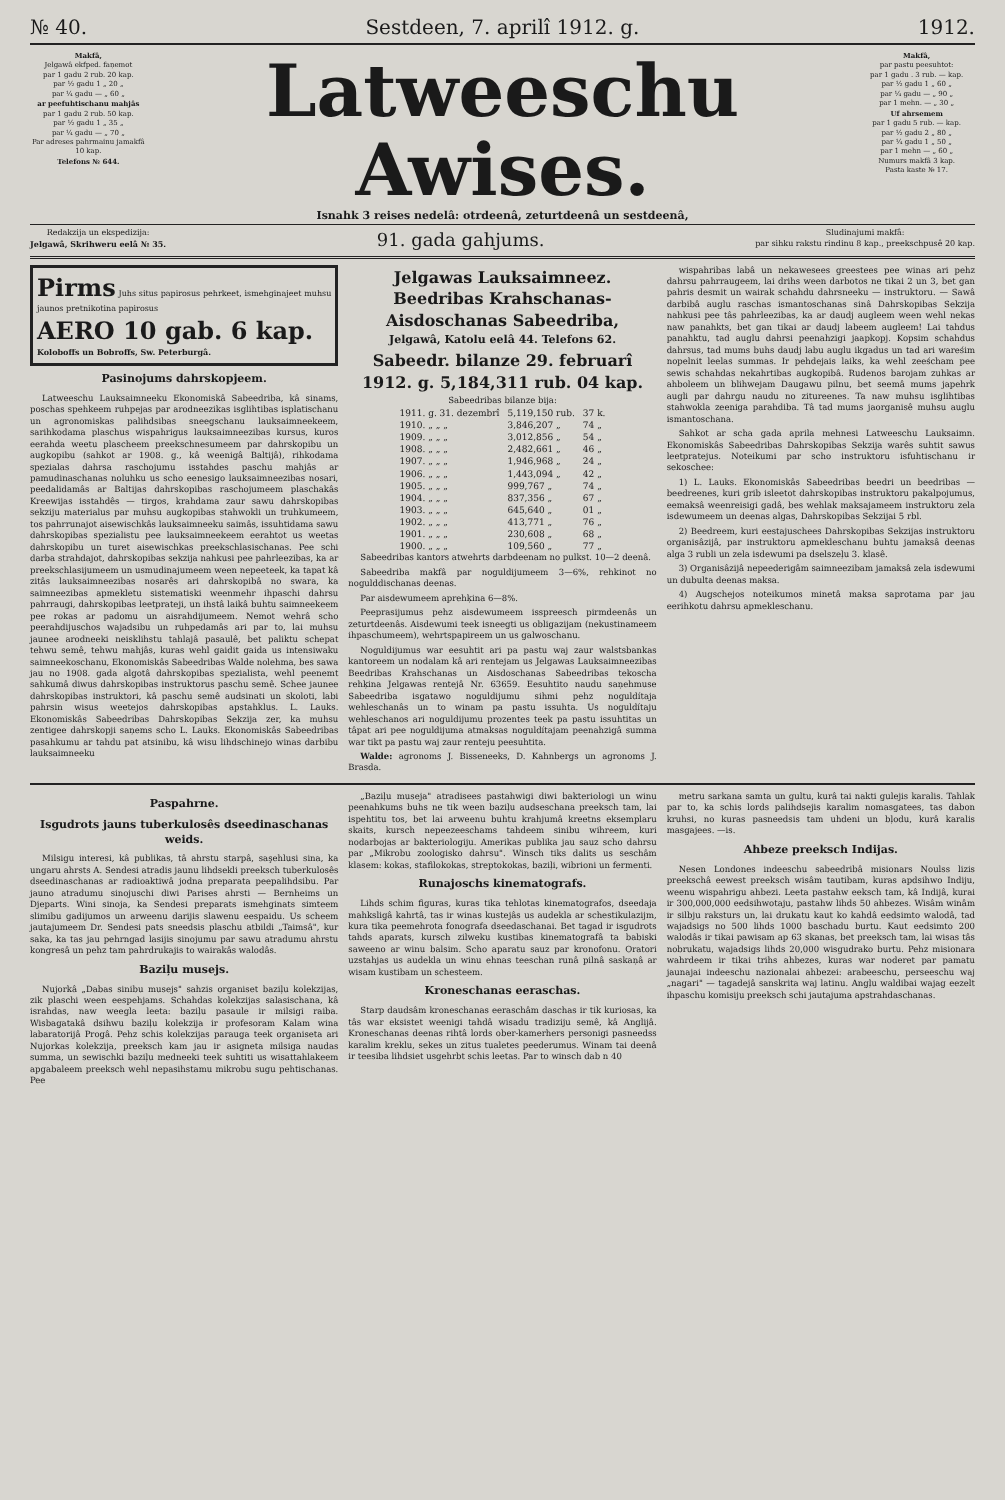№ 40. Sestdeen, 7. aprilî 1912. g. 1912.
Makfâ,
Jelgawâ ekfped. faņemot
par 1 gadu 2 rub. 20 kap.
par ½ gadu 1 „ 20 „
par ¼ gadu — „ 60 „
ar peefuhtischanu mahjâs
par 1 gadu 2 rub. 50 kap.
par ½ gadu 1 „ 35 „
par ¼ gadu — „ 70 „
Par adreses pahrmainu jamakfâ 10 kap.
Telefons № 644.
Latweeschu Awises.
Isnahk 3 reises nedelâ: otrdeenâ, zeturtdeenâ un sestdeenâ,
Makfâ,
par pastu peesuhtot:
par 1 gadu . 3 rub. — kap.
par ½ gadu 1 „ 60 „
par ¼ gadu — „ 90 „
par 1 mehn. — „ 30 „
Uf ahrsemem
par 1 gadu 5 rub. — kap.
par ½ gadu 2 „ 80 „
par ¼ gadu 1 „ 50 „
par 1 mehn — „ 60 „
Numurs makfâ 3 kap.
Pasta kaste № 17.
Redakzija un ekspedizija:
Jelgawâ, Skrihweru eelâ № 35. 91. gada gahjums. Sludinajumi makfâ:
par sihku rakstu rindinu 8 kap., preekschpusê 20 kap.
Pirms Juhs situs papirosus pehrkeet, ismehginajeet muhsu jaunos pretnikotina papirosus
AERO 10 gab. 6 kap.
Koloboffs un Bobroffs, Sw. Peterburgâ.
Pasinojums dahrskopjeem.
Latweeschu Lauksaimneeku Ekonomiskâ Sabeedriba, kâ sinams, poschas spehkeem ruhpejas par arodneezikas isglihtibas isplatischanu un agronomiskas palihdsibas sneegschanu lauksaimneekeem, sarihkodama plaschus wispahrigus lauksaimneezibas kursus, kuros eerahda weetu plascheem preekschnesumeem par dahrskopibu un augkopibu (sahkot ar 1908. g., kâ weenigâ Baltijâ), rihkodama spezialas dahrsa raschojumu isstahdes paschu mahjâs ar pamudinaschanas noluhku us scho eenesigo lauksaimneezibas nosari, peedalidamâs ar Baltijas dahrskopibas raschojumeem plaschakâs Kreewijas isstahdês — tirgos, krahdama zaur sawu dahrskopibas sekziju materialus par muhsu augkopibas stahwokli un truhkumeem, tos pahrrunajot aisewischkâs lauksaimneeku saimâs, issuhtidama sawu dahrskopibas spezialistu pee lauksaimneekeem eerahtot us weetas dahrskopibu un turet aisewischkas preekschlasischanas. Pee schi darba strahdajot, dahrskopibas sekzija nahkusi pee pahrleezibas, ka ar preekschlasijumeem un usmudinajumeem ween nepeeteek, ka tapat kâ zitâs lauksaimneezibas nosarês ari dahrskopibâ no swara, ka saimneezibas apmekletu sistematiski weenmehr ihpaschi dahrsu pahrraugi, dahrskopibas leetprateji, un ihstâ laikâ buhtu saimneekeem pee rokas ar padomu un aisrahdijumeem. Nemot wehrâ scho peerahdijuschos wajadsibu un ruhpedamâs ari par to, lai muhsu jaunee arodneeki neisklihstu tahlajâ pasaulê, bet paliktu schepat tehwu semê, tehwu mahjâs, kuras wehl gaidit gaida us intensiwaku saimneekoschanu, Ekonomiskâs Sabeedribas Walde nolehma, bes sawa jau no 1908. gada algotâ dahrskopibas spezialista, wehl peenemt sahkumâ diwus dahrskopibas instruktorus paschu semê. Schee jaunee dahrskopibas instruktori, kâ paschu semê audsinati un skoloti, labi pahrsin wisus weetejos dahrskopibas apstahklus. L. Lauks. Ekonomiskâs Sabeedribas Dahrskopibas Sekzija zer, ka muhsu zentigee dahrskopji saņems scho L. Lauks. Ekonomiskâs Sabeedribas pasahkumu ar tahdu pat atsinibu, kâ wisu lihdschinejo winas darbibu lauksaimneeku
Jelgawas Lauksaimneez. Beedribas Krahschanas-Aisdoschanas Sabeedriba,
Jelgawâ, Katolu eelâ 44. Telefons 62.
Sabeedr. bilanze 29. februarî 1912. g. 5,184,311 rub. 04 kap.
Sabeedribas bilanze bija:
| 1911. g. 31. dezembrî | 5,119,150 rub. | 37 k. |
| 1910. „ „ „ | 3,846,207 „ | 74 „ |
| 1909. „ „ „ | 3,012,856 „ | 54 „ |
| 1908. „ „ „ | 2,482,661 „ | 46 „ |
| 1907. „ „ „ | 1,946,968 „ | 24 „ |
| 1906. „ „ „ | 1,443,094 „ | 42 „ |
| 1905. „ „ „ | 999,767 „ | 74 „ |
| 1904. „ „ „ | 837,356 „ | 67 „ |
| 1903. „ „ „ | 645,640 „ | 01 „ |
| 1902. „ „ „ | 413,771 „ | 76 „ |
| 1901. „ „ „ | 230,608 „ | 68 „ |
| 1900. „ „ „ | 109,560 „ | 77 „ |
Sabeedribas kantors atwehrts darbdeenam no pulkst. 10—2 deenâ.
Sabeedriba makfâ par noguldijumeem 3—6%, rehkinot no nogulddischanas deenas.
Par aisdewumeem aprehķina 6—8%.
Peeprasijumus pehz aisdewumeem isspreesch pirmdeenâs un zeturtdeenâs. Aisdewumi teek isneegti us obligazijam (nekustinameem ihpaschumeem), wehrtspapireem un us galwoschanu.
Noguldijumus war eesuhtit ari pa pastu waj zaur walstsbankas kantoreem un nodalam kâ ari rentejam us Jelgawas Lauksaimneezibas Beedribas Krahschanas un Aisdoschanas Sabeedribas tekoscha rehķina Jelgawas rentejâ Nr. 63659. Eesuhtito naudu saņehmuse Sabeedriba isgatawo noguldijumu sihmi pehz noguldítaja wehleschanâs un to winam pa pastu issuhta. Us noguldítaju wehleschanos ari noguldijumu prozentes teek pa pastu issuhtitas un tâpat ari pee noguldijuma atmaksas noguldítajam peenahzigâ summa war tikt pa pastu waj zaur renteju peesuhtita.
Walde: agronoms J. Bissenеeks, D. Kahnbergs un agronoms J. Brasda.
wispahribas labâ un nekawesees greestees pee winas ari pehz dahrsu pahrraugeem, lai drihs ween darbotos ne tikai 2 un 3, bet gan pahris desmit un wairak schahdu dahrsneeku — instruktoru. — Sawâ darbibâ auglu raschas ismantoschanas sinâ Dahrskopibas Sekzija nahkusi pee tâs pahrleezibas, ka ar daudj augleem ween wehl nekas naw panahkts, bet gan tikai ar daudj labeem augleem! Lai tahdus panahktu, tad auglu dahrsi peenahzigi jaapkopj. Kopsim schahdus dahrsus, tad mums buhs daudj labu auglu ikgadus un tad ari wareśim nopelnit leelas summas. Ir pehdejais laiks, ka wehl zeeścham pee sewis schahdas nekahrtibas augkopibâ. Rudenos barojam zuhkas ar ahboleem un blihwejam Daugawu pilnu, bet seemâ mums japehrk augli par dahrgu naudu no zitureenes. Ta naw muhsu isglihtibas stahwokla zeeniga parahdiba. Tâ tad mums jaorganisê muhsu auglu ismantoschana.
Sahkot ar scha gada aprila mehnesi Latweeschu Lauksaimn. Ekonomiskâs Sabeedribas Dahrskopibas Sekzija warês suhtit sawus leetpratejus. Noteikumi par scho instruktoru isfuhtischanu ir sekoschee:
1) L. Lauks. Ekonomiskâs Sabeedribas beedri un beedribas — beedreenes, kuri grib isleetot dahrskopibas instruktoru pakalpojumus, eemaksâ weenreisigi gadâ, bes wehlak maksajameem instruktoru zela isdewumeem un deenas algas, Dahrskopibas Sekzijai 5 rbl.
2) Beedreem, kuri eestajuschees Dahrskopibas Sekzijas instruktoru organisâzijâ, par instruktoru apmekleschanu buhtu jamaksâ deenas alga 3 rubli un zela isdewumi pa dselszeļu 3. klasê.
3) Organisâzijâ nepeederigâm saimneezibam jamaksâ zela isdewumi un dubulta deenas maksa.
4) Augschejos noteikumos minetâ maksa saprotama par jau eerihkotu dahrsu apmekleschanu.
Paspahrne.
Isgudrots jauns tuberkulosês dseedinaschanas weids.
Milsigu interesi, kâ publikas, tâ ahrstu starpâ, saşehlusi sina, ka ungaru ahrsts A. Sendesi atradis jaunu lihdsekli preeksch tuberkulosês dseedinaschanas ar radioaktiwâ jodna preparata peepalihdsibu. Par jauno atradumu sinojuschi diwi Parises ahrsti — Bernheims un Djeparts. Wini sinoja, ka Sendesi preparats ismehginats simteem slimibu gadijumos un arweenu darijis slawenu eespaidu. Us scheem jautajumeem Dr. Sendesi pats sneedsis plaschu atbildi „Taimsâ", kur saka, ka tas jau pehrngad lasijis sinojumu par sawu atradumu ahrstu kongresâ un pehz tam pahrdrukajis to wairakâs walodâs.
Baziļu musejs.
Nujorkâ „Dabas sinibu musejs" sahzis organiset baziļu kolekzijas, zik plaschi ween eespehjams. Schahdas kolekzijas salasischana, kâ israhdas, naw weegla leeta: baziļu pasaule ir milsigi raiba. Wisbagatakâ dsihwu baziļu kolekzija ir profesoram Kalam winа labaratorijâ Progâ. Pehz schis kolekzijas parauga teek organiseta ari Nujorkas kolekzija, preeksch kam jau ir asigneta milsiga naudas summa, un sewischki baziļu medneeki teek suhtiti us wisattahlakeem apgabaleem preeksch wehl nepasihstamu mikrobu sugu pehtischanas. Pee
„Baziļu museja" atradisees pastahwigi diwi bakteriologi un winu peenahkums buhs ne tik ween baziļu audseschana preeksch tam, lai ispehtitu tos, bet lai arweenu buhtu krahjumâ kreetns eksemplaru skaits, kursch nepeezeeschams tahdeem sinibu wihreem, kuri nodarbojas ar bakteriologiju. Amerikas publika jau sauz scho dahrsu par „Mikrobu zoologisko dahrsu". Winsch tiks dalits us seschâm klasem: kokas, stafilokokas, streptokokas, baziļi, wibrioni un fermenti.
Runajoschs kinematografs.
Lihds schim figuras, kuras tika tehlotas kinematografos, dseedaja mahksligâ kahrtâ, tas ir winas kustejâs us audekla ar schestikulazijm, kura tika peemehrota fonografa dseedaschanai. Bet tagad ir isgudrots tahds aparats, kursch zilweku kustibas kinematografâ ta babiski saweeno ar winu balsim. Scho aparatu sauz par kronofonu. Oratori uzstahjas us audekla un winu ehnas teeschan runâ pilnâ saskaņâ ar wisam kustibam un schesteem.
Kroneschanas eeraschas.
Starp daudsâm kroneschanas eeraschâm daschas ir tik kuriosas, ka tâs war eksistet weenigi tahdâ wisadu tradiziju semê, kâ Anglijâ. Kroneschanas deenas rihtâ lords ober-kamerhers personigi pasneedss karalim kreklu, sekes un zitus tualetes peederumus. Winam tai deenâ ir teesiba lihdsiet usgehrbt schis leetas. Par to winsch dab n 40
metru sarkana samta un gultu, kurâ tai nakti gulejis karalis. Tahlak par to, ka schis lords palihdsejis karalim nomasgatees, tas dabon kruhsi, no kuras pasneedsis tam uhdeni un bļodu, kurâ karalis masgajees. —is.
Ahbeze preeksch Indijas.
Nesen Londones indeeschu sabeedribâ misionars Noulss lizis preekschâ eewest preeksch wisâm tautibam, kuras apdsihwo Indiju, weenu wispahrigu ahbezi. Leeta pastahw eeksch tam, kâ Indijâ, kurai ir 300,000,000 eedsihwotaju, pastahw lihds 50 ahbezes. Wisâm winâm ir silbju raksturs un, lai drukatu kaut ko kahdâ eedsimto walodâ, tad wajadsigs no 500 lihds 1000 baschadu burtu. Kaut eedsimto 200 walodâs ir tikai pawisam ap 63 skanas, bet preeksch tam, lai wisas tâs nobrukatu, wajadsigs lihds 20,000 wisgudrako burtu. Pehz misionara wahrdeem ir tikai trihs ahbezes, kuras war noderet par pamatu jaunajai indeeschu nazionalai ahbezei: arabeeschu, perseeschu waj „nagari" — tagadejâ sanskrita waj latinu. Angļu waldibai wajag eezelt ihpaschu komisiju preeksch schi jautajuma apstrahdaschanas.